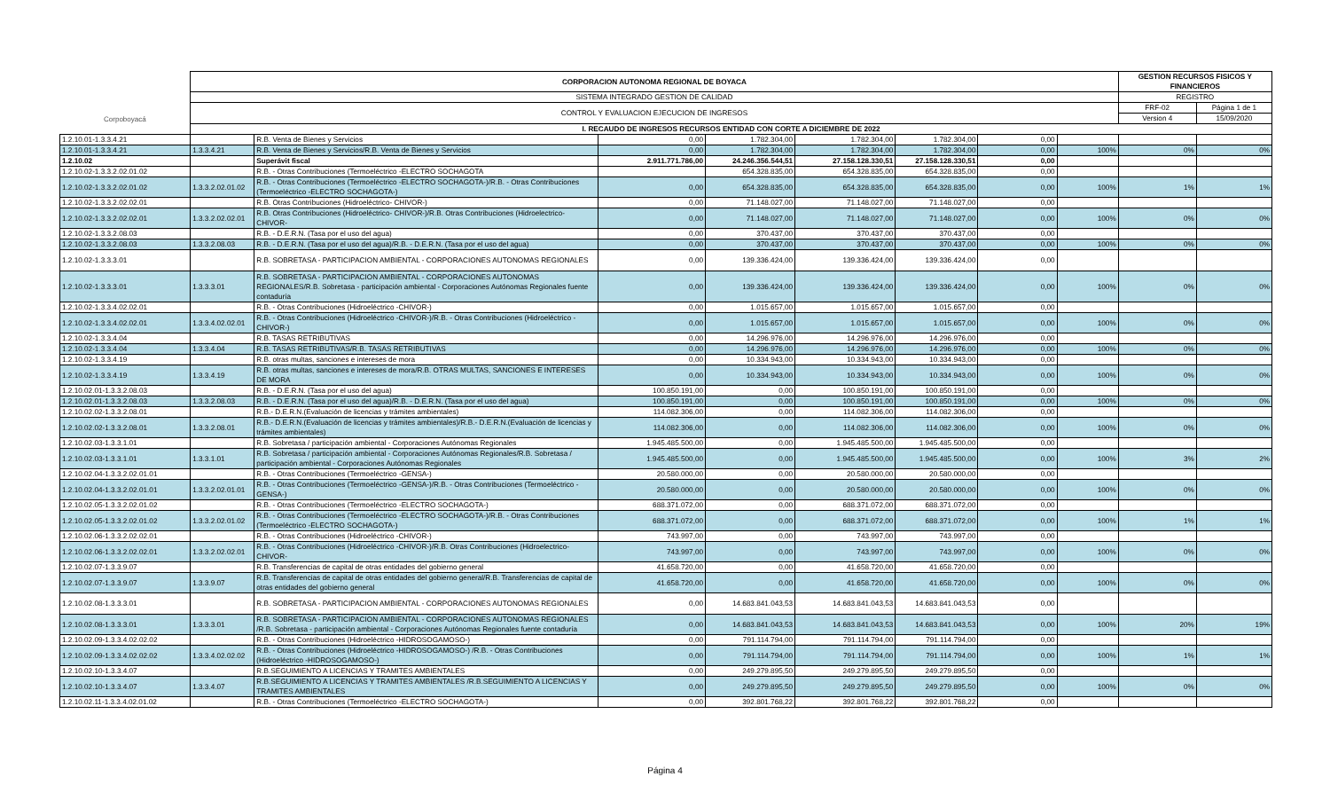| Corpoboyacá | CORPORACION AUTONOMA REGIONAL DE BOYACA | | | | | | | | GESTION RECURSOS FISICOS Y FINANCIEROS | |
| | SISTEMA INTEGRADO GESTION DE CALIDAD | | | | | | | | REGISTRO | |
| | CONTROL Y EVALUACION EJECUCION DE INGRESOS | | | | | | | | FRF-02 | Página 1 de 1 |
| | | | | | | | | | Version 4 | 15/09/2020 |
| | I. RECAUDO DE INGRESOS RECURSOS ENTIDAD CON CORTE A DICIEMBRE DE 2022 | | | | | | | | | |
| 1.2.10.01-1.3.3.4.21 | | R.B. Venta de Bienes y Servicios | 0,00 | 1.782.304,00 | 1.782.304,00 | 1.782.304,00 | 0,00 | | | |
| 1.2.10.01-1.3.3.4.21 | 1.3.3.4.21 | R.B. Venta de Bienes y Servicios/R.B. Venta de Bienes y Servicios | 0,00 | 1.782.304,00 | 1.782.304,00 | 1.782.304,00 | 0,00 | 100% | 0% | 0% |
| 1.2.10.02 | | Superávit fiscal | 2.911.771.786,00 | 24.246.356.544,51 | 27.158.128.330,51 | 27.158.128.330,51 | 0,00 | | | |
| 1.2.10.02-1.3.3.2.02.01.02 | | R.B. - Otras Contribuciones (Termoeléctrico -ELECTRO SOCHAGOTA | | 654.328.835,00 | 654.328.835,00 | 654.328.835,00 | 0,00 | | | |
| 1.2.10.02-1.3.3.2.02.01.02 | 1.3.3.2.02.01.02 | R.B. - Otras Contribuciones (Termoeléctrico -ELECTRO SOCHAGOTA-)/R.B. - Otras Contribuciones (Termoeléctrico -ELECTRO SOCHAGOTA-) | 0,00 | 654.328.835,00 | 654.328.835,00 | 654.328.835,00 | 0,00 | 100% | 1% | 1% |
| 1.2.10.02-1.3.3.2.02.02.01 | | R.B. Otras Contribuciones (Hidroeléctrico- CHIVOR-) | 0,00 | 71.148.027,00 | 71.148.027,00 | 71.148.027,00 | 0,00 | | | |
| 1.2.10.02-1.3.3.2.02.02.01 | 1.3.3.2.02.02.01 | R.B. Otras Contribuciones (Hidroeléctrico- CHIVOR-)/R.B. Otras Contribuciones (Hidroelectrico- CHIVOR- | 0,00 | 71.148.027,00 | 71.148.027,00 | 71.148.027,00 | 0,00 | 100% | 0% | 0% |
| 1.2.10.02-1.3.3.2.08.03 | | R.B. - D.E.R.N. (Tasa por el uso del agua) | 0,00 | 370.437,00 | 370.437,00 | 370.437,00 | 0,00 | | | |
| 1.2.10.02-1.3.3.2.08.03 | 1.3.3.2.08.03 | R.B. - D.E.R.N. (Tasa por el uso del agua)/R.B. - D.E.R.N. (Tasa por el uso del agua) | 0,00 | 370.437,00 | 370.437,00 | 370.437,00 | 0,00 | 100% | 0% | 0% |
| 1.2.10.02-1.3.3.3.01 | | R.B. SOBRETASA - PARTICIPACION AMBIENTAL - CORPORACIONES AUTONOMAS REGIONALES | 0,00 | 139.336.424,00 | 139.336.424,00 | 139.336.424,00 | 0,00 | | | |
| 1.2.10.02-1.3.3.3.01 | 1.3.3.3.01 | R.B. SOBRETASA - PARTICIPACION AMBIENTAL - CORPORACIONES AUTONOMAS REGIONALES/R.B. Sobretasa - participación ambiental - Corporaciones Autónomas Regionales fuente contaduría | 0,00 | 139.336.424,00 | 139.336.424,00 | 139.336.424,00 | 0,00 | 100% | 0% | 0% |
| 1.2.10.02-1.3.3.4.02.02.01 | | R.B. - Otras Contribuciones (Hidroeléctrico -CHIVOR-) | 0,00 | 1.015.657,00 | 1.015.657,00 | 1.015.657,00 | 0,00 | | | |
| 1.2.10.02-1.3.3.4.02.02.01 | 1.3.3.4.02.02.01 | R.B. - Otras Contribuciones (Hidroeléctrico -CHIVOR-)/R.B. - Otras Contribuciones (Hidroeléctrico - CHIVOR-) | 0,00 | 1.015.657,00 | 1.015.657,00 | 1.015.657,00 | 0,00 | 100% | 0% | 0% |
| 1.2.10.02-1.3.3.4.04 | | R.B. TASAS RETRIBUTIVAS | 0,00 | 14.296.976,00 | 14.296.976,00 | 14.296.976,00 | 0,00 | | | |
| 1.2.10.02-1.3.3.4.04 | 1.3.3.4.04 | R.B. TASAS RETRIBUTIVAS/R.B. TASAS RETRIBUTIVAS | 0,00 | 14.296.976,00 | 14.296.976,00 | 14.296.976,00 | 0,00 | 100% | 0% | 0% |
| 1.2.10.02-1.3.3.4.19 | | R.B. otras multas, sanciones e intereses de mora | 0,00 | 10.334.943,00 | 10.334.943,00 | 10.334.943,00 | 0,00 | | | |
| 1.2.10.02-1.3.3.4.19 | 1.3.3.4.19 | R.B. otras multas, sanciones e intereses de mora/R.B. OTRAS MULTAS, SANCIONES E INTERESES DE MORA | 0,00 | 10.334.943,00 | 10.334.943,00 | 10.334.943,00 | 0,00 | 100% | 0% | 0% |
| 1.2.10.02.01-1.3.3.2.08.03 | | R.B. - D.E.R.N. (Tasa por el uso del agua) | 100.850.191,00 | 0,00 | 100.850.191,00 | 100.850.191,00 | 0,00 | | | |
| 1.2.10.02.01-1.3.3.2.08.03 | 1.3.3.2.08.03 | R.B. - D.E.R.N. (Tasa por el uso del agua)/R.B. - D.E.R.N. (Tasa por el uso del agua) | 100.850.191,00 | 0,00 | 100.850.191,00 | 100.850.191,00 | 0,00 | 100% | 0% | 0% |
| 1.2.10.02.02-1.3.3.2.08.01 | | R.B.- D.E.R.N.(Evaluación de licencias y trámites ambientales) | 114.082.306,00 | 0,00 | 114.082.306,00 | 114.082.306,00 | 0,00 | | | |
| 1.2.10.02.02-1.3.3.2.08.01 | 1.3.3.2.08.01 | R.B.- D.E.R.N.(Evaluación de licencias y trámites ambientales)/R.B.- D.E.R.N.(Evaluación de licencias y trámites ambientales) | 114.082.306,00 | 0,00 | 114.082.306,00 | 114.082.306,00 | 0,00 | 100% | 0% | 0% |
| 1.2.10.02.03-1.3.3.1.01 | | R.B. Sobretasa / participación ambiental - Corporaciones Autónomas Regionales | 1.945.485.500,00 | 0,00 | 1.945.485.500,00 | 1.945.485.500,00 | 0,00 | | | |
| 1.2.10.02.03-1.3.3.1.01 | 1.3.3.1.01 | R.B. Sobretasa / participación ambiental - Corporaciones Autónomas Regionales/R.B. Sobretasa / participación ambiental - Corporaciones Autónomas Regionales | 1.945.485.500,00 | 0,00 | 1.945.485.500,00 | 1.945.485.500,00 | 0,00 | 100% | 3% | 2% |
| 1.2.10.02.04-1.3.3.2.02.01.01 | | R.B. - Otras Contribuciones (Termoeléctrico -GENSA-) | 20.580.000,00 | 0,00 | 20.580.000,00 | 20.580.000,00 | 0,00 | | | |
| 1.2.10.02.04-1.3.3.2.02.01.01 | 1.3.3.2.02.01.01 | R.B. - Otras Contribuciones (Termoeléctrico -GENSA-)/R.B. - Otras Contribuciones (Termoeléctrico - GENSA-) | 20.580.000,00 | 0,00 | 20.580.000,00 | 20.580.000,00 | 0,00 | 100% | 0% | 0% |
| 1.2.10.02.05-1.3.3.2.02.01.02 | | R.B. - Otras Contribuciones (Termoeléctrico -ELECTRO SOCHAGOTA-) | 688.371.072,00 | 0,00 | 688.371.072,00 | 688.371.072,00 | 0,00 | | | |
| 1.2.10.02.05-1.3.3.2.02.01.02 | 1.3.3.2.02.01.02 | R.B. - Otras Contribuciones (Termoeléctrico -ELECTRO SOCHAGOTA-)/R.B. - Otras Contribuciones (Termoeléctrico -ELECTRO SOCHAGOTA-) | 688.371.072,00 | 0,00 | 688.371.072,00 | 688.371.072,00 | 0,00 | 100% | 1% | 1% |
| 1.2.10.02.06-1.3.3.2.02.02.01 | | R.B. - Otras Contribuciones (Hidroeléctrico -CHIVOR-) | 743.997,00 | 0,00 | 743.997,00 | 743.997,00 | 0,00 | | | |
| 1.2.10.02.06-1.3.3.2.02.02.01 | 1.3.3.2.02.02.01 | R.B. - Otras Contribuciones (Hidroeléctrico -CHIVOR-)/R.B. Otras Contribuciones (Hidroelectrico- CHIVOR- | 743.997,00 | 0,00 | 743.997,00 | 743.997,00 | 0,00 | 100% | 0% | 0% |
| 1.2.10.02.07-1.3.3.9.07 | | R.B. Transferencias de capital de otras entidades del gobierno general | 41.658.720,00 | 0,00 | 41.658.720,00 | 41.658.720,00 | 0,00 | | | |
| 1.2.10.02.07-1.3.3.9.07 | 1.3.3.9.07 | R.B. Transferencias de capital de otras entidades del gobierno general/R.B. Transferencias de capital de otras entidades del gobierno general | 41.658.720,00 | 0,00 | 41.658.720,00 | 41.658.720,00 | 0,00 | 100% | 0% | 0% |
| 1.2.10.02.08-1.3.3.3.01 | | R.B. SOBRETASA - PARTICIPACION AMBIENTAL - CORPORACIONES AUTONOMAS REGIONALES | 0,00 | 14.683.841.043,53 | 14.683.841.043,53 | 14.683.841.043,53 | 0,00 | | | |
| 1.2.10.02.08-1.3.3.3.01 | 1.3.3.3.01 | R.B. SOBRETASA - PARTICIPACION AMBIENTAL - CORPORACIONES AUTONOMAS REGIONALES /R.B. Sobretasa - participación ambiental - Corporaciones Autónomas Regionales fuente contaduría | 0,00 | 14.683.841.043,53 | 14.683.841.043,53 | 14.683.841.043,53 | 0,00 | 100% | 20% | 19% |
| 1.2.10.02.09-1.3.3.4.02.02.02 | | R.B. - Otras Contribuciones (Hidroeléctrico -HIDROSOGAMOSO-) | 0,00 | 791.114.794,00 | 791.114.794,00 | 791.114.794,00 | 0,00 | | | |
| 1.2.10.02.09-1.3.3.4.02.02.02 | 1.3.3.4.02.02.02 | R.B. - Otras Contribuciones (Hidroeléctrico -HIDROSOGAMOSO-) /R.B. - Otras Contribuciones (Hidroeléctrico -HIDROSOGAMOSO-) | 0,00 | 791.114.794,00 | 791.114.794,00 | 791.114.794,00 | 0,00 | 100% | 1% | 1% |
| 1.2.10.02.10-1.3.3.4.07 | | R.B.SEGUIMIENTO A LICENCIAS Y TRAMITES AMBIENTALES | 0,00 | 249.279.895,50 | 249.279.895,50 | 249.279.895,50 | 0,00 | | | |
| 1.2.10.02.10-1.3.3.4.07 | 1.3.3.4.07 | R.B.SEGUIMIENTO A LICENCIAS Y TRAMITES AMBIENTALES /R.B.SEGUIMIENTO A LICENCIAS Y TRAMITES AMBIENTALES | 0,00 | 249.279.895,50 | 249.279.895,50 | 249.279.895,50 | 0,00 | 100% | 0% | 0% |
| 1.2.10.02.11-1.3.3.4.02.01.02 | | R.B. - Otras Contribuciones (Termoeléctrico -ELECTRO SOCHAGOTA-) | 0,00 | 392.801.768,22 | 392.801.768,22 | 392.801.768,22 | 0,00 | | | |
Página 4